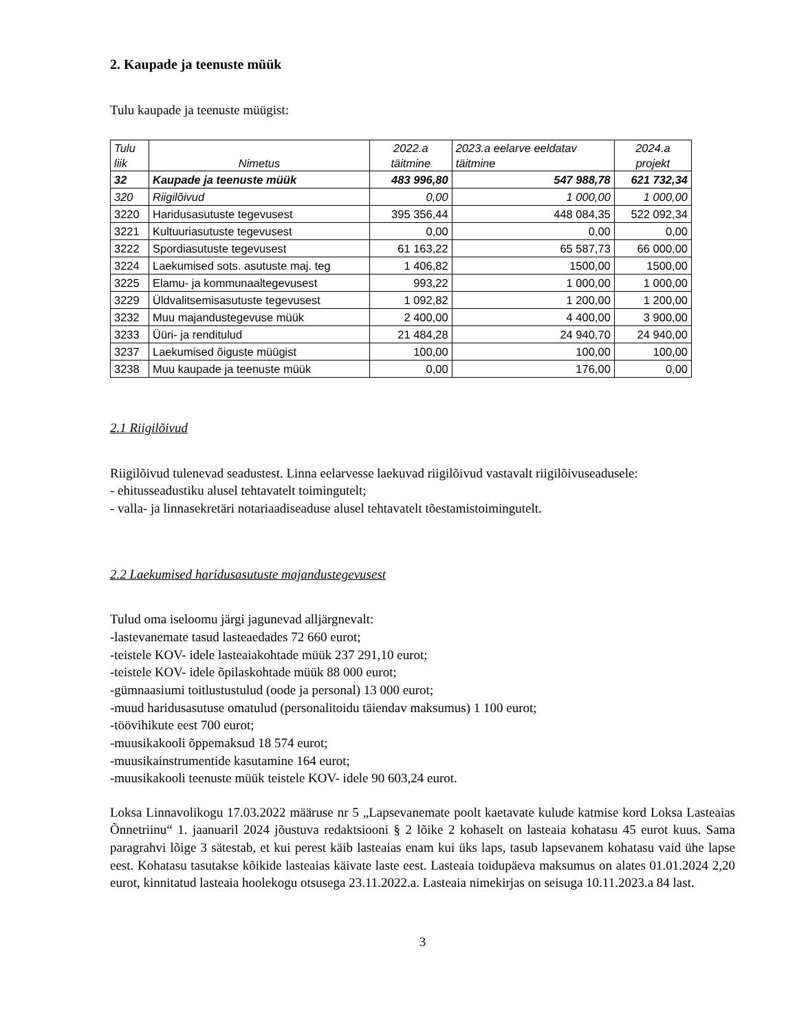2. Kaupade ja teenuste müük
Tulu kaupade ja teenuste müügist:
| Tulu liik | Nimetus | 2022.a täitmine | 2023.a eelarve eeldatav täitmine | 2024.a projekt |
| --- | --- | --- | --- | --- |
| 32 | Kaupade ja teenuste müük | 483 996,80 | 547 988,78 | 621 732,34 |
| 320 | Riigilõivud | 0,00 | 1 000,00 | 1 000,00 |
| 3220 | Haridusasutuste tegevusest | 395 356,44 | 448 084,35 | 522 092,34 |
| 3221 | Kultuuriasutuste tegevusest | 0,00 | 0,00 | 0,00 |
| 3222 | Spordiasutuste tegevusest | 61 163,22 | 65 587,73 | 66 000,00 |
| 3224 | Laekumised sots. asutuste maj. teg | 1 406,82 | 1500,00 | 1500,00 |
| 3225 | Elamu- ja kommunaaltegevusest | 993,22 | 1 000,00 | 1 000,00 |
| 3229 | Üldvalitsemisasutuste tegevusest | 1 092,82 | 1 200,00 | 1 200,00 |
| 3232 | Muu majandustegevuse müük | 2 400,00 | 4 400,00 | 3 900,00 |
| 3233 | Üüri- ja renditulud | 21 484,28 | 24 940,70 | 24 940,00 |
| 3237 | Laekumised õiguste müügist | 100,00 | 100,00 | 100,00 |
| 3238 | Muu kaupade ja teenuste müük | 0,00 | 176,00 | 0,00 |
2.1 Riigilõivud
Riigilõivud tulenevad seadustest. Linna eelarvesse laekuvad riigilõivud vastavalt riigilõivuseadusele:
- ehitusseadustiku alusel tehtavatelt toimingutelt;
- valla- ja linnasekretäri notariaadiseaduse alusel tehtavatelt tõestamistoimingutelt.
2.2 Laekumised haridusasutuste majandustegevusest
Tulud oma iseloomu järgi jagunevad alljärgnevalt:
-lastevanemate tasud lasteaedades 72 660 eurot;
-teistele KOV- idele lasteaiakohtade müük 237 291,10 eurot;
-teistele KOV- idele õpilaskohtade müük 88 000 eurot;
-gümnaasiumi toitlustustulud (oode ja personal) 13 000 eurot;
-muud haridusasutuse omatulud (personalitoidu täiendav maksumus) 1 100 eurot;
-töövihikute eest 700 eurot;
-muusikakooli õppemaksud 18 574 eurot;
-muusikainstrumentide kasutamine 164 eurot;
-muusikakooli teenuste müük teistele KOV- idele 90 603,24 eurot.
Loksa Linnavolikogu 17.03.2022 määruse nr 5 „Lapsevanemate poolt kaetavate kulude katmise kord Loksa Lasteaias Õnnetriinu“ 1. jaanuaril 2024 jõustuva redaktsiooni § 2 lõike 2 kohaselt on lasteaia kohatasu 45 eurot kuus. Sama paragrahvi lõige 3 sätestab, et kui perest käib lasteaias enam kui üks laps, tasub lapsevanem kohatasu vaid ühe lapse eest. Kohatasu tasutakse kõikide lasteaias käivate laste eest. Lasteaia toidupäeva maksumus on alates 01.01.2024 2,20 eurot, kinnitatud lasteaia hoolekogu otsusega 23.11.2022.a. Lasteaia nimekirjas on seisuga 10.11.2023.a 84 last.
3